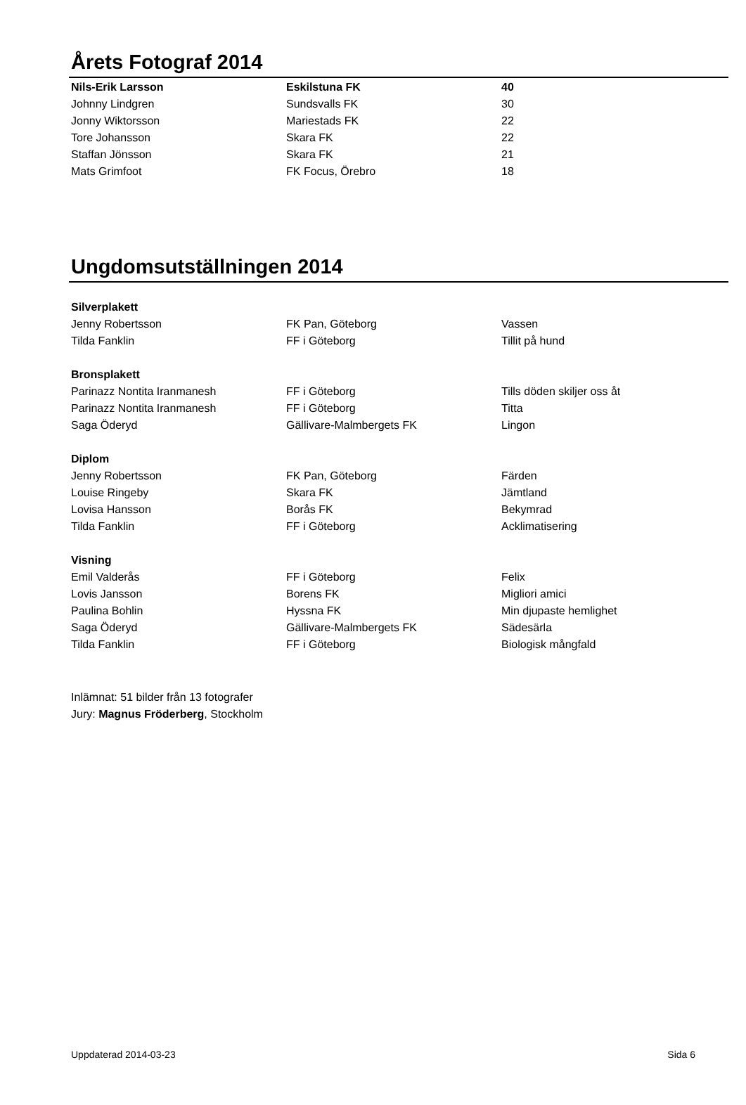Årets Fotograf 2014
| Nils-Erik Larsson | Eskilstuna FK | 40 |
| Johnny Lindgren | Sundsvalls FK | 30 |
| Jonny Wiktorsson | Mariestads FK | 22 |
| Tore Johansson | Skara FK | 22 |
| Staffan Jönsson | Skara FK | 21 |
| Mats Grimfoot | FK Focus, Örebro | 18 |
Ungdomsutställningen 2014
| Silverplakett | | |
| Jenny Robertsson | FK Pan, Göteborg | Vassen |
| Tilda Fanklin | FF i Göteborg | Tillit på hund |
| Bronsplakett | | |
| Parinazz Nontita Iranmanesh | FF i Göteborg | Tills döden skiljer oss åt |
| Parinazz Nontita Iranmanesh | FF i Göteborg | Titta |
| Saga Öderyd | Gällivare-Malmbergets FK | Lingon |
| Diplom | | |
| Jenny Robertsson | FK Pan, Göteborg | Färden |
| Louise Ringeby | Skara FK | Jämtland |
| Lovisa Hansson | Borås FK | Bekymrad |
| Tilda Fanklin | FF i Göteborg | Acklimatisering |
| Visning | | |
| Emil Valderås | FF i Göteborg | Felix |
| Lovis Jansson | Borens FK | Migliori amici |
| Paulina Bohlin | Hyssna FK | Min djupaste hemlighet |
| Saga Öderyd | Gällivare-Malmbergets FK | Sädesärla |
| Tilda Fanklin | FF i Göteborg | Biologisk mångfald |
Inlämnat: 51 bilder från 13 fotografer
Jury: Magnus Fröderberg, Stockholm
Uppdaterad 2014-03-23 Sida 6